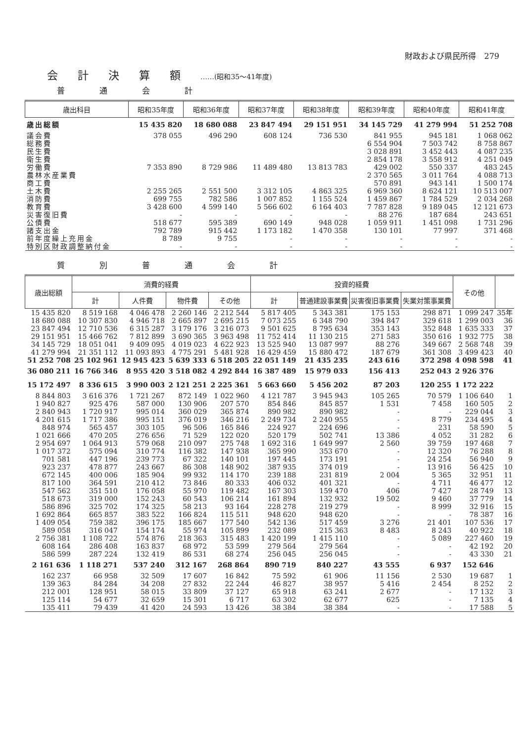財政および県民所得　279
会計決算額……(昭和35～41年度)
普通会計
| 歳出科目 | 昭和35年度 | 昭和36年度 | 昭和37年度 | 昭和38年度 | 昭和39年度 | 昭和40年度 | 昭和41年度 |
| --- | --- | --- | --- | --- | --- | --- | --- |
| 歳出総額 | 15 435 820 | 18 680 088 | 23 847 494 | 29 151 951 | 34 145 729 | 41 279 994 | 51 252 708 |
| 議会費 | 378 055 | 496 290 | 608 124 | 736 530 | 841 955 | 945 181 | 1 068 062 |
| 総務費 | | | | | 6 554 904 | 7 503 742 | 8 758 867 |
| 民生費 | | | | | 3 028 891 | 3 452 443 | 4 087 235 |
| 衛生費 | | | | | 2 854 178 | 3 558 912 | 4 251 049 |
| 労働費 | 7 353 890 | 8 729 986 | 11 489 480 | 13 813 783 | 429 002 | 550 337 | 483 245 |
| 農林水産業費 | | | | | 2 370 565 | 3 011 764 | 4 088 713 |
| 商工費 | | | | | 570 891 | 943 141 | 1 500 174 |
| 土木費 | 2 255 265 | 2 551 500 | 3 312 105 | 4 863 325 | 6 969 360 | 8 624 121 | 10 513 007 |
| 消防費 | 699 755 | 782 586 | 1 007 852 | 1 155 524 | 1 459 867 | 1 784 529 | 2 034 268 |
| 教育費 | 3 428 600 | 4 599 140 | 5 566 602 | 6 164 403 | 7 787 828 | 9 189 045 | 12 121 673 |
| 災害復旧費 | - | - | - | - | 88 276 | 187 684 | 243 651 |
| 公債費 | 518 677 | 595 389 | 690 149 | 948 028 | 1 059 911 | 1 451 098 | 1 731 296 |
| 諸支出金 | 792 789 | 915 442 | 1 173 182 | 1 470 358 | 130 101 | 77 997 | 371 468 |
| 前年度繰上充用金 | 8 789 | 9 755 | - | - | - | - | - |
| 特別区財政調整納付金 | - | - | - | - | - | - | - |
質別普通会計
| 歳出総額 | 消費的経費 | | | | 投資的経費 | | | | その他 | |
| --- | --- | --- | --- | --- | --- | --- | --- | --- | --- | --- |
| | 計 | 人件費 | 物件費 | その他 | 計 | 普通建設事業費 | 災害復旧事業費 | 失業対策事業費 | | |
| 15 435 820 | 8 519 168 | 4 046 478 | 2 260 146 | 2 212 544 | 5 817 405 | 5 343 381 | 175 153 | 298 871 | 1 099 247 | 35年 |
| 18 680 088 | 10 307 830 | 4 946 718 | 2 665 897 | 2 695 215 | 7 073 255 | 6 348 790 | 394 847 | 329 618 | 1 299 003 | 36 |
| 23 847 494 | 12 710 536 | 6 315 287 | 3 179 176 | 3 216 073 | 9 501 625 | 8 795 634 | 353 143 | 352 848 | 1 635 333 | 37 |
| 29 151 951 | 15 466 762 | 7 812 899 | 3 690 365 | 3 963 498 | 11 752 414 | 11 130 215 | 271 583 | 350 616 | 1 932 775 | 38 |
| 34 145 729 | 18 051 041 | 9 409 095 | 4 019 023 | 4 622 923 | 13 525 940 | 13 087 997 | 88 276 | 349 667 | 2 568 748 | 39 |
| 41 279 994 | 21 351 112 | 11 093 893 | 4 775 291 | 5 481 928 | 16 429 459 | 15 880 472 | 187 679 | 361 308 | 3 499 423 | 40 |
| 51 252 708 | 25 102 961 | 12 945 423 | 5 639 333 | 6 518 205 | 22 051 149 | 21 435 235 | 243 616 | 372 298 | 4 098 598 | 41 |
| 36 080 211 | 16 766 346 | 8 955 420 | 3 518 082 | 4 292 844 | 16 387 489 | 15 979 033 | 156 413 | 252 043 | 2 926 376 | |
| 15 172 497 | 8 336 615 | 3 990 003 | 2 121 251 | 2 225 361 | 5 663 660 | 5 456 202 | 87 203 | 120 255 | 1 172 222 | |
| 8 844 803 | 3 616 376 | 1 721 267 | 872 149 | 1 022 960 | 4 121 787 | 3 945 943 | 105 265 | 70 579 | 1 106 640 | 1 |
| 1 940 827 | 925 476 | 587 000 | 130 906 | 207 570 | 854 846 | 845 857 | 1 531 | 7 458 | 160 505 | 2 |
| 2 840 943 | 1 720 917 | 995 014 | 360 029 | 365 874 | 890 982 | 890 982 | - | - | 229 044 | 3 |
| 4 201 615 | 1 717 386 | 995 151 | 376 019 | 346 216 | 2 249 734 | 2 240 955 | - | 8 779 | 234 495 | 4 |
| 848 974 | 565 457 | 303 105 | 96 506 | 165 846 | 224 927 | 224 696 | - | 231 | 58 590 | 5 |
| 1 021 666 | 470 205 | 276 656 | 71 529 | 122 020 | 520 179 | 502 741 | 13 386 | 4 052 | 31 282 | 6 |
| 2 954 697 | 1 064 913 | 579 068 | 210 097 | 275 748 | 1 692 316 | 1 649 997 | 2 560 | 39 759 | 197 468 | 7 |
| 1 017 372 | 575 094 | 310 774 | 116 382 | 147 938 | 365 990 | 353 670 | - | 12 320 | 76 288 | 8 |
| 701 581 | 447 196 | 239 773 | 67 322 | 140 101 | 197 445 | 173 191 | - | 24 254 | 56 940 | 9 |
| 923 237 | 478 877 | 243 667 | 86 308 | 148 902 | 387 935 | 374 019 | - | 13 916 | 56 425 | 10 |
| 672 145 | 400 006 | 185 904 | 99 932 | 114 170 | 239 188 | 231 819 | 2 004 | 5 365 | 32 951 | 11 |
| 817 100 | 364 591 | 210 412 | 73 846 | 80 333 | 406 032 | 401 321 | - | 4 711 | 46 477 | 12 |
| 547 562 | 351 510 | 176 058 | 55 970 | 119 482 | 167 303 | 159 470 | 406 | 7 427 | 28 749 | 13 |
| 518 673 | 319 000 | 152 243 | 60 543 | 106 214 | 161 894 | 132 932 | 19 502 | 9 460 | 37 779 | 14 |
| 586 896 | 325 702 | 174 325 | 58 213 | 93 164 | 228 278 | 219 279 | - | 8 999 | 32 916 | 15 |
| 1 692 864 | 665 857 | 383 522 | 166 824 | 115 511 | 948 620 | 948 620 | - | - | 78 387 | 16 |
| 1 409 054 | 759 382 | 396 175 | 185 667 | 177 540 | 542 136 | 517 459 | 3 276 | 21 401 | 107 536 | 17 |
| 589 058 | 316 047 | 154 174 | 55 974 | 105 899 | 232 089 | 215 363 | 8 483 | 8 243 | 40 922 | 18 |
| 2 756 381 | 1 108 722 | 574 876 | 218 363 | 315 483 | 1 420 199 | 1 415 110 | - | 5 089 | 227 460 | 19 |
| 608 164 | 286 408 | 163 837 | 68 972 | 53 599 | 279 564 | 279 564 | - | - | 42 192 | 20 |
| 586 599 | 287 224 | 132 419 | 86 531 | 68 274 | 256 045 | 256 045 | - | - | 43 330 | 21 |
| 2 161 636 | 1 118 271 | 537 240 | 312 167 | 268 864 | 890 719 | 840 227 | 43 555 | 6 937 | 152 646 | |
| 162 237 | 66 958 | 32 509 | 17 607 | 16 842 | 75 592 | 61 906 | 11 156 | 2 530 | 19 687 | 1 |
| 139 363 | 84 284 | 34 208 | 27 832 | 22 244 | 46 827 | 38 957 | 5 416 | 2 454 | 8 252 | 2 |
| 212 001 | 128 951 | 58 015 | 33 809 | 37 127 | 65 918 | 63 241 | 2 677 | - | 17 132 | 3 |
| 125 114 | 54 677 | 32 659 | 15 301 | 6 717 | 63 302 | 62 677 | 625 | - | 7 135 | 4 |
| 135 411 | 79 439 | 41 420 | 24 593 | 13 426 | 38 384 | 38 384 | - | - | 17 588 | 5 |